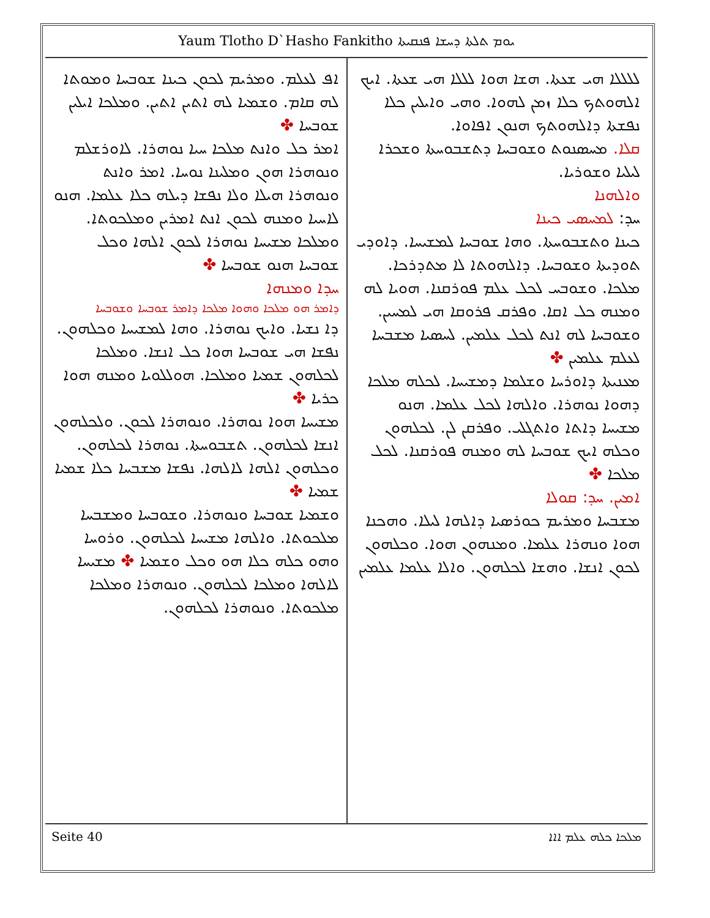Yaum Tlotho D`Hasho Fankitho ܝܘܡ ܬܠܬܐ ܕܚܫܐ ܦܢܩܝܬܐ
ܠܠܠܠܐ ܗܝ ܫܥܬܐ. ܗܫܐ ܗܘܐ ܠܠܠܐ ܗܝ ܫܥܬܐ. ܐܝܟ ܐܠܗܘܬܟ ܟܠܐ ܙܡܢ ܠܗܘܐ. ܘܗܝ ܘܐܝܠܝܢ ܟܠܐ ܢܦܫܬܐ ܕܐܠܗܘܬܟ ܗܢܘܢ ܐܦܐܘܐ.
ܩܠܐ. ܡܚܣܢܘܬ ܘܫܘܒܚܐ ܕܬܫܒܘܚܬܐ ܘܫܟܪܐ ܠܝܠܝܐ ܘܫܘܪܝܐ.
ܘܐܠܗܢܐ
ܚܕ: ܠܡܚܣܝ ܟܝܢܐ
ܟܝܢܐ ܘܬܫܒܘܚܬܐ. ܘܗܐ ܫܘܒܚܐ ܠܡܫܝܚܐ. ܕܐܘܕܝ ܬܘܕܝܬܐ ܘܫܘܒܚܐ. ܕܐܠܗܘܬܐ ܠܐ ܡܬܕܪܟܐ. ܡܠܟܐ. ܘܫܘܒܚ ܠܟܠ ܥܠܡ ܦܘܪܩܢܐ. ܗܘܝܐ ܠܗ ܘܡܢܗ ܟܠ ܐܩܐ. ܘܦܪܩ ܦܪܘܩܐ ܗܝ ܠܡܚܝܢ. ܘܫܘܒܚܐ ܠܗ ܐܢܬ ܠܟܠ ܥܠܡܝܢ. ܠܚܣܝܐ ܡܫܒܚܐ ܠܥܠܡ ܥܠܡܝܢ ✤
ܡܥܢܝܬܐ ܕܐܘܪܚܐ ܘܫܠܡܐ ܕܡܫܝܚܐ. ܠܟܠܗ ܡܠܟܐ ܕܗܘܐ ܢܘܗܪܐ. ܘܐܠܗܐ ܠܟܠ ܥܠܡܐ. ܗܢܘ ܡܫܝܚܐ ܕܐܬܐ ܘܐܬܓܠܝ. ܘܦܪܩܢ ܠܢ. ܠܟܠܗܘܢ ܘܟܠܗ ܐܝܟ ܫܘܒܚܐ ܠܗ ܘܡܢܗ ܦܘܪܩܢܐ. ܠܟܠ ܡܠܟܐ ✤
ܐܡܝܢ. ܚܕ: ܩܘܠܐ
ܡܫܒܚܐ ܘܡܪܝܡ ܟܘܪܣܝܐ ܕܐܠܗܐ ܠܝܠܐ. ܘܗܟܢܐ ܗܘܐ ܘܢܗܪܐ ܥܠܡܐ. ܘܡܢܗܘܢ ܗܘܐ. ܘܟܠܗܘܢ ܠܟܘܢ ܐܢܫܐ. ܘܗܫܐ ܠܟܠܗܘܢ. ܘܐܠܐ ܥܠܡܐ ܥܠܡܝܢ
ܐܦ ܠܥܠܡ. ܘܡܪܝܡ ܠܟܘܢ ܟܝܢܐ ܫܘܒܚܐ ܘܡܘܬܐ ܠܗ ܩܐܡ. ܘܫܡܝܐ ܠܗ ܐܬܝܢ ܐܬܝܢ. ܘܡܠܟܐ ܐܝܠܝܢ ܫܘܒܚܐ ✤
ܐܡܪ ܟܠ ܘܐܢܬ ܡܠܟܐ ܚܝܐ ܢܘܗܪܐ. ܠܐܘܪܫܠܡ ܘܢܘܗܪܐ ܗܘܢ ܘܡܠܝܢܐ ܢܘܚܐ. ܐܡܪ ܘܐܢܬ ܘܢܘܗܪܐ ܗܝܠܐ ܘܠܐ ܢܦܫܐ ܕܝܠܗ ܟܠܐ ܥܠܡܐ. ܗܢܘ ܠܐܚܝܐ ܘܡܢܗ ܠܟܘܢ ܐܢܬ ܐܡܪܝܢ ܘܡܠܟܘܬܐ. ܘܡܠܟܐ ܡܫܝܚܐ ܢܘܗܪܐ ܠܟܘܢ ܐܠܗܐ ܘܟܠ ܫܘܒܚܐ ܗܢܘ ܫܘܒܚܐ ✤
ܚܕܐ ܘܡܢܗܐ
ܕܐܡܪ ܗܘ ܡܠܟܐ ܘܗܘܐ ܡܠܟܐ ܕܐܡܪ ܫܘܒܚܐ ܘܫܘܒܚܐ
ܕܐ ܢܫܝܐ. ܘܐܝܟ ܢܘܗܪܐ. ܘܗܐ ܠܡܫܝܚܐ ܘܟܠܗܘܢ. ܢܦܫܐ ܗܝ ܫܘܒܚܐ ܗܘܐ ܟܠ ܐܢܫܐ. ܘܡܠܟܐ ܠܟܠܗܘܢ ܫܡܝܐ ܘܡܠܟܐ. ܗܘܠܠܘܝܐ ܘܡܢܗ ܗܘܐ ܟܪܝܐ ✤
ܡܫܝܚܐ ܗܘܐ ܢܘܗܪܐ. ܘܢܘܗܪܐ ܠܟܘܢ. ܘܠܟܠܗܘܢ ܐܢܫܐ ܠܟܠܗܘܢ. ܬܫܒܘܚܬܐ. ܢܘܗܪܐ ܠܟܠܗܘܢ. ܘܟܠܗܘܢ ܐܠܗܐ ܠܐܠܗܐ. ܢܦܫܐ ܡܫܒܚܐ ܟܠܐ ܫܡܝܐ ܫܡܝܐ ✤
ܘܫܡܝܐ ܫܘܒܚܐ ܘܢܘܗܪܐ. ܘܫܘܒܚܐ ܘܡܫܒܚܐ ܡܠܟܘܬܐ. ܘܐܠܗܐ ܡܫܝܚܐ ܠܟܠܗܘܢ. ܘܪܘܚܐ ܘܗܘ ܟܠܗ ܟܠܐ ܗܘ ܘܟܠ ܘܫܡܝܐ ✤ ܡܫܝܚܐ ܠܐܠܗܐ ܘܡܠܟܐ ܠܟܠܗܘܢ. ܘܢܘܗܪܐ ܘܡܠܟܐ ܡܠܟܘܬܐ. ܘܢܘܗܪܐ ܠܟܠܗܘܢ.
Seite 40 ܡܠܟܐ ܟܠܗ ܥܠܡ ܐܐܐ